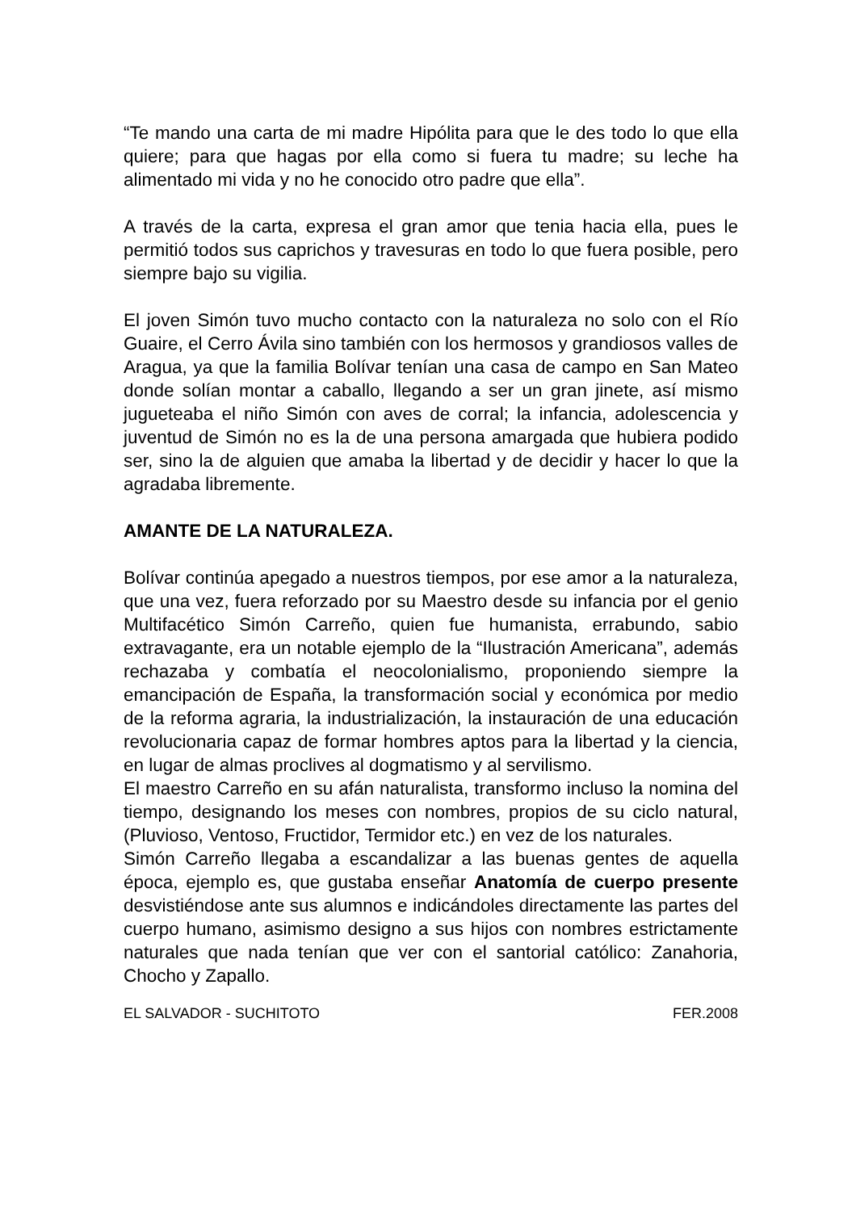“Te mando una carta de mi madre Hipólita para que le des todo lo que ella quiere; para que hagas por ella como si fuera tu madre; su leche ha alimentado mi vida y no he conocido otro padre que ella”.
A través de la carta, expresa el gran amor que tenia hacia ella, pues le permitió todos sus caprichos y travesuras en todo lo que fuera posible, pero siempre bajo su vigilia.
El joven Simón tuvo mucho contacto con la naturaleza no solo con el Río Guaire, el Cerro Ávila sino también con los hermosos y grandiosos valles de Aragua, ya que la familia Bolívar tenían una casa de campo en San Mateo donde solían montar a caballo, llegando a ser un gran jinete, así mismo jugueteaba el niño Simón con aves de corral; la infancia, adolescencia y juventud de Simón no es la de una persona amargada que hubiera podido ser, sino la de alguien que amaba la libertad y de decidir y hacer lo que la agradaba libremente.
AMANTE DE LA NATURALEZA.
Bolívar continúa apegado a nuestros tiempos, por ese amor a la naturaleza, que una vez, fuera reforzado por su Maestro desde su infancia por el genio Multifacético Simón Carreño, quien fue humanista, errabundo, sabio extravagante, era un notable ejemplo de la “Ilustración Americana”, además rechazaba y combatía el neocolonialismo, proponiendo siempre la emancipación de España, la transformación social y económica por medio de la reforma agraria, la industrialización, la instauración de una educación revolucionaria capaz de formar hombres aptos para la libertad y la ciencia, en lugar de almas proclives al dogmatismo y al servilismo.
El maestro Carreño en su afán naturalista, transformo incluso la nomina del tiempo, designando los meses con nombres, propios de su ciclo natural, (Pluvioso, Ventoso, Fructidor, Termidor etc.) en vez de los naturales.
Simón Carreño llegaba a escandalizar a las buenas gentes de aquella época, ejemplo es, que gustaba enseñar Anatomía de cuerpo presente desvistiéndose ante sus alumnos e indicándoles directamente las partes del cuerpo humano, asimismo designo a sus hijos con nombres estrictamente naturales que nada tenían que ver con el santorial católico: Zanahoria, Chocho y Zapallo.
EL SALVADOR - SUCHITOTO FER.2008